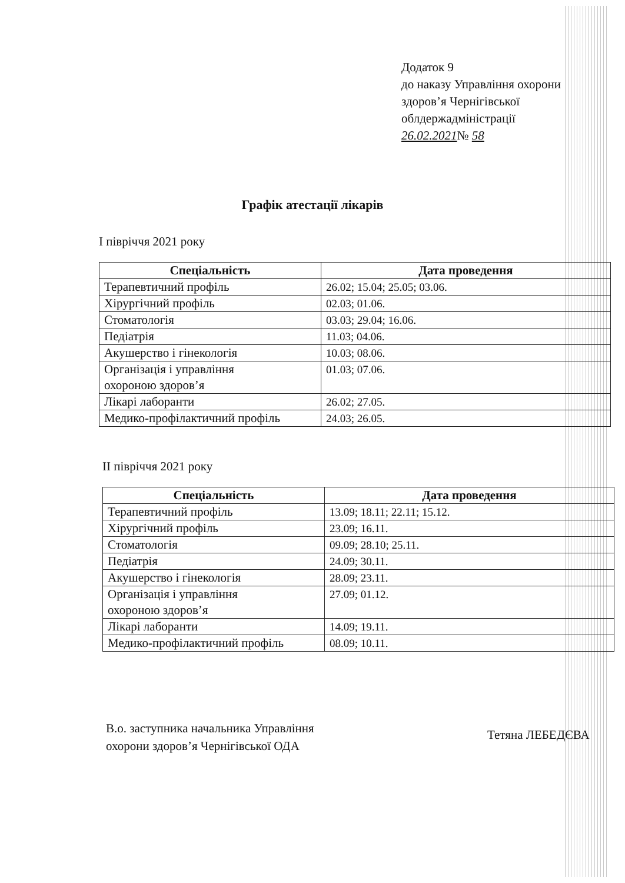Додаток 9
до наказу Управління охорони
здоров’я Чернігівської
облдержадміністрації
26.02.2021№ 58
Графік атестації лікарів
І півріччя 2021 року
| Спеціальність | Дата проведення |
| --- | --- |
| Терапевтичний профіль | 26.02; 15.04; 25.05; 03.06. |
| Хірургічний профіль | 02.03; 01.06. |
| Стоматологія | 03.03; 29.04; 16.06. |
| Педіатрія | 11.03; 04.06. |
| Акушерство і гінекологія | 10.03; 08.06. |
| Організація і управління охороною здоров’я | 01.03; 07.06. |
| Лікарі лаборанти | 26.02; 27.05. |
| Медико-профілактичний профіль | 24.03; 26.05. |
ІІ півріччя 2021 року
| Спеціальність | Дата проведення |
| --- | --- |
| Терапевтичний профіль | 13.09; 18.11; 22.11; 15.12. |
| Хірургічний профіль | 23.09; 16.11. |
| Стоматологія | 09.09; 28.10; 25.11. |
| Педіатрія | 24.09; 30.11. |
| Акушерство і гінекологія | 28.09; 23.11. |
| Організація і управління охороною здоров’я | 27.09; 01.12. |
| Лікарі лаборанти | 14.09; 19.11. |
| Медико-профілактичний профіль | 08.09; 10.11. |
В.о. заступника начальника Управління
охорони здоров’я Чернігівської ОДА
Тетяна ЛЕБЕДЄВА